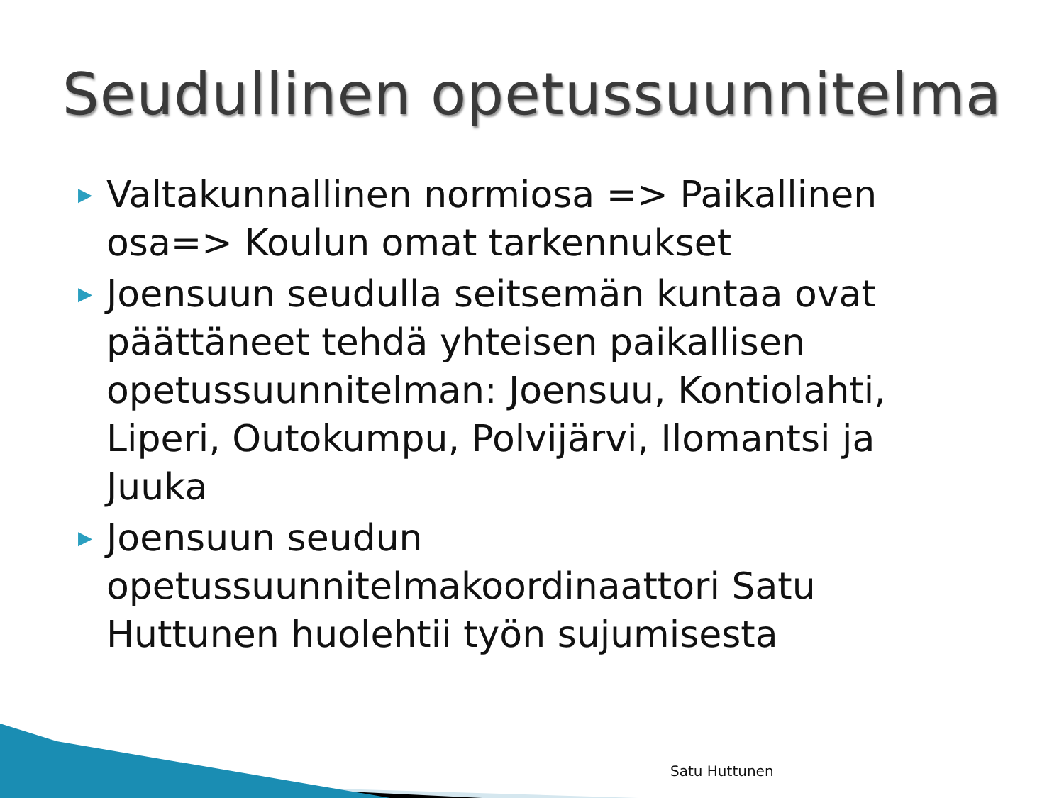Seudullinen opetussuunnitelma
▶ Valtakunnallinen normiosa => Paikallinen osa=> Koulun omat tarkennukset
▶ Joensuun seudulla seitsemän kuntaa ovat päättäneet tehdä yhteisen paikallisen opetussuunnitelman: Joensuu, Kontiolahti, Liperi, Outokumpu, Polvijärvi, Ilomantsi ja Juuka
▶ Joensuun seudun opetussuunnitelmakoordinaattori Satu Huttunen huolehtii työn sujumisesta
Satu Huttunen